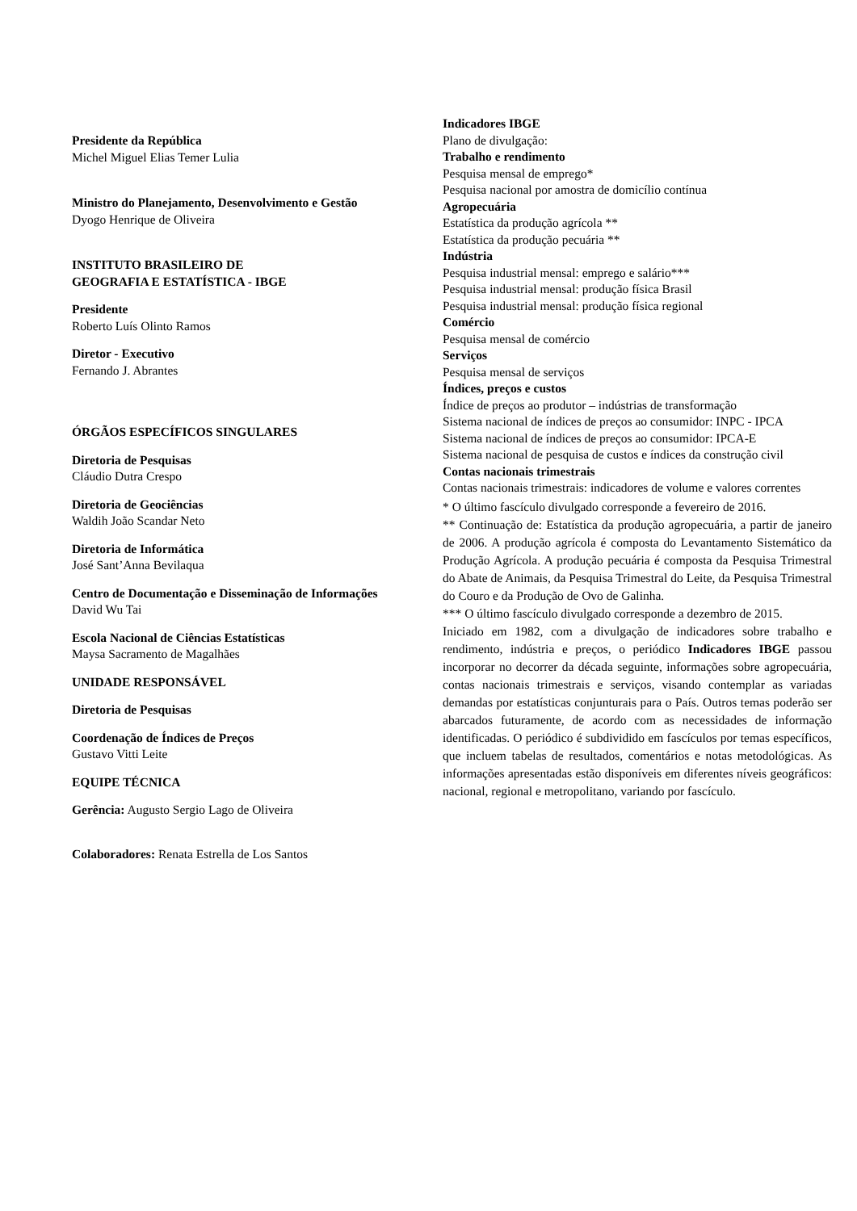Presidente da República
Michel Miguel Elias Temer Lulia
Ministro do Planejamento, Desenvolvimento e Gestão
Dyogo Henrique de Oliveira
INSTITUTO BRASILEIRO DE
GEOGRAFIA E ESTATÍSTICA - IBGE
Presidente
Roberto Luís Olinto Ramos
Diretor - Executivo
Fernando J. Abrantes
ÓRGÃOS ESPECÍFICOS SINGULARES
Diretoria de Pesquisas
Cláudio Dutra Crespo
Diretoria de Geociências
Waldih João Scandar Neto
Diretoria de Informática
José Sant’Anna Bevilaqua
Centro de Documentação e Disseminação de Informações
David Wu Tai
Escola Nacional de Ciências Estatísticas
Maysa Sacramento de Magalhães
UNIDADE RESPONSÁVEL
Diretoria de Pesquisas
Coordenação de Índices de Preços
Gustavo Vitti Leite
EQUIPE TÉCNICA
Gerência: Augusto Sergio Lago de Oliveira
Colaboradores: Renata Estrella de Los Santos
Indicadores IBGE
Plano de divulgação:
Trabalho e rendimento
Pesquisa mensal de emprego*
Pesquisa nacional por amostra de domicílio contínua
Agropecuária
Estatística da produção agrícola **
Estatística da produção pecuária **
Indústria
Pesquisa industrial mensal: emprego e salário***
Pesquisa industrial mensal: produção física Brasil
Pesquisa industrial mensal: produção física regional
Comércio
Pesquisa mensal de comércio
Serviços
Pesquisa mensal de serviços
Índices, preços e custos
Índice de preços ao produtor – indústrias de transformação
Sistema nacional de índices de preços ao consumidor: INPC - IPCA
Sistema nacional de índices de preços ao consumidor: IPCA-E
Sistema nacional de pesquisa de custos e índices da construção civil
Contas nacionais trimestrais
Contas nacionais trimestrais: indicadores de volume e valores correntes
* O último fascículo divulgado corresponde a fevereiro de 2016.
** Continuação de: Estatística da produção agropecuária, a partir de janeiro de 2006. A produção agrícola é composta do Levantamento Sistemático da Produção Agrícola. A produção pecuária é composta da Pesquisa Trimestral do Abate de Animais, da Pesquisa Trimestral do Leite, da Pesquisa Trimestral do Couro e da Produção de Ovo de Galinha.
*** O último fascículo divulgado corresponde a dezembro de 2015.
Iniciado em 1982, com a divulgação de indicadores sobre trabalho e rendimento, indústria e preços, o periódico Indicadores IBGE passou incorporar no decorrer da década seguinte, informações sobre agropecuária, contas nacionais trimestrais e serviços, visando contemplar as variadas demandas por estatísticas conjunturais para o País. Outros temas poderão ser abarcados futuramente, de acordo com as necessidades de informação identificadas. O periódico é subdividido em fascículos por temas específicos, que incluem tabelas de resultados, comentários e notas metodológicas. As informações apresentadas estão disponíveis em diferentes níveis geográficos: nacional, regional e metropolitano, variando por fascículo.